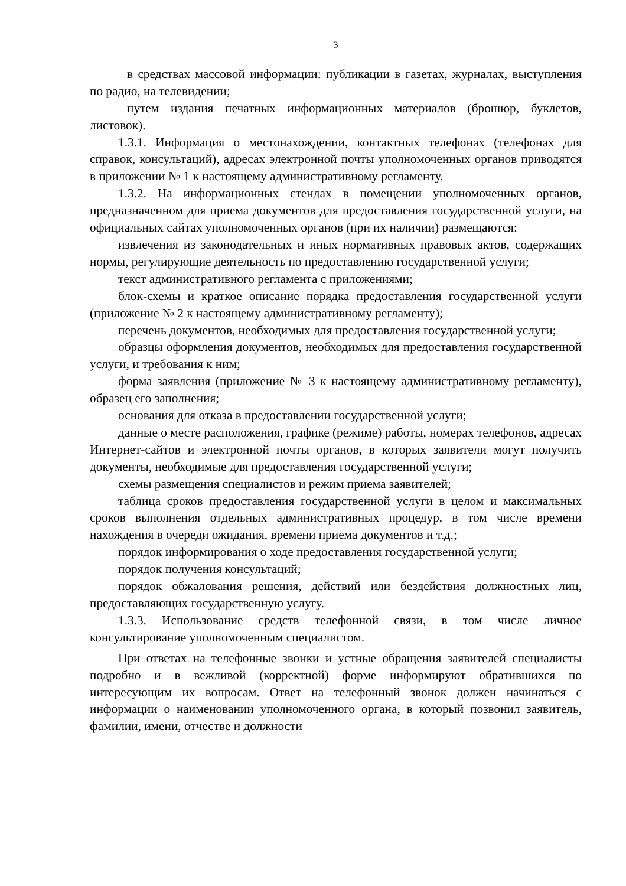3
в средствах массовой информации: публикации в газетах, журналах, выступления по радио, на телевидении;
путем издания печатных информационных материалов (брошюр, буклетов, листовок).
1.3.1. Информация о местонахождении, контактных телефонах (телефонах для справок, консультаций), адресах электронной почты уполномоченных органов приводятся в приложении № 1 к настоящему административному регламенту.
1.3.2. На информационных стендах в помещении уполномоченных органов, предназначенном для приема документов для предоставления государственной услуги, на официальных сайтах уполномоченных органов (при их наличии) размещаются:
извлечения из законодательных и иных нормативных правовых актов, содержащих нормы, регулирующие деятельность по предоставлению государственной услуги;
текст административного регламента с приложениями;
блок-схемы и краткое описание порядка предоставления государственной услуги (приложение № 2 к настоящему административному регламенту);
перечень документов, необходимых для предоставления государственной услуги;
образцы оформления документов, необходимых для предоставления государственной услуги, и требования к ним;
форма заявления (приложение № 3 к настоящему административному регламенту), образец его заполнения;
основания для отказа в предоставлении государственной услуги;
данные о месте расположения, графике (режиме) работы, номерах телефонов, адресах Интернет-сайтов и электронной почты органов, в которых заявители могут получить документы, необходимые для предоставления государственной услуги;
схемы размещения специалистов и режим приема заявителей;
таблица сроков предоставления государственной услуги в целом и максимальных сроков выполнения отдельных административных процедур, в том числе времени нахождения в очереди ожидания, времени приема документов и т.д.;
порядок информирования о ходе предоставления государственной услуги;
порядок получения консультаций;
порядок обжалования решения, действий или бездействия должностных лиц, предоставляющих государственную услугу.
1.3.3. Использование средств телефонной связи, в том числе личное консультирование уполномоченным специалистом.
При ответах на телефонные звонки и устные обращения заявителей специалисты подробно и в вежливой (корректной) форме информируют обратившихся по интересующим их вопросам. Ответ на телефонный звонок должен начинаться с информации о наименовании уполномоченного органа, в который позвонил заявитель, фамилии, имени, отчестве и должности